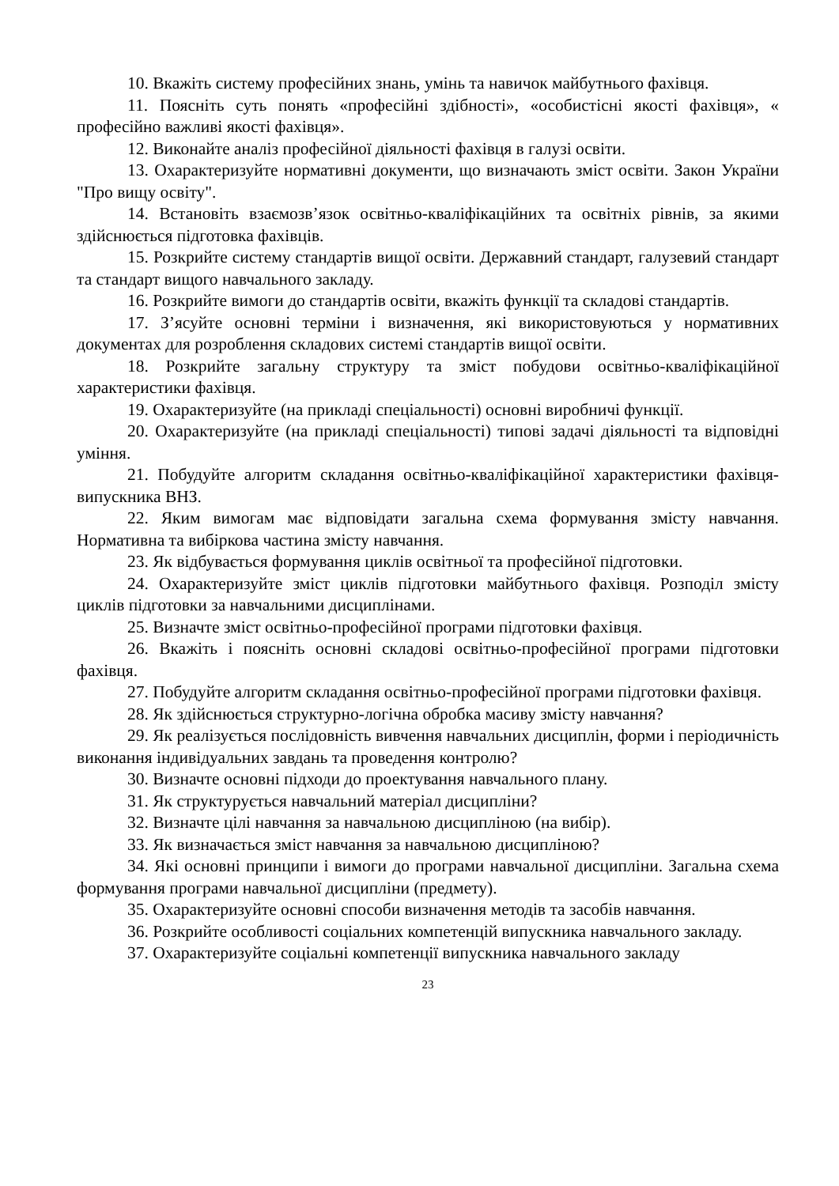10. Вкажіть систему професійних знань, умінь та навичок майбутнього фахівця.
11. Поясніть суть понять «професійні здібності», «особистісні якості фахівця», « професійно важливі якості фахівця».
12. Виконайте аналіз професійної діяльності фахівця в галузі освіти.
13. Охарактеризуйте нормативні документи, що визначають зміст освіти. Закон України "Про вищу освіту".
14. Встановіть взаємозв’язок освітньо-кваліфікаційних та освітніх рівнів, за якими здійснюється підготовка фахівців.
15. Розкрийте систему стандартів вищої освіти. Державний стандарт, галузевий стандарт та стандарт вищого навчального закладу.
16. Розкрийте вимоги до стандартів освіти, вкажіть функції та складові стандартів.
17. З’ясуйте основні терміни і визначення, які використовуються у нормативних документах для розроблення складових системі стандартів вищої освіти.
18. Розкрийте загальну структуру та зміст побудови освітньо-кваліфікаційної характеристики фахівця.
19. Охарактеризуйте (на прикладі спеціальності) основні виробничі функції.
20. Охарактеризуйте (на прикладі спеціальності) типові задачі діяльності та відповідні уміння.
21. Побудуйте алгоритм складання освітньо-кваліфікаційної характеристики фахівця-випускника ВНЗ.
22. Яким вимогам має відповідати загальна схема формування змісту навчання. Нормативна та вибіркова частина змісту навчання.
23. Як відбувається формування циклів освітньої та професійної підготовки.
24. Охарактеризуйте зміст циклів підготовки майбутнього фахівця. Розподіл змісту циклів підготовки за навчальними дисциплінами.
25. Визначте зміст освітньо-професійної програми підготовки фахівця.
26. Вкажіть і поясніть основні складові освітньо-професійної програми підготовки фахівця.
27. Побудуйте алгоритм складання освітньо-професійної програми підготовки фахівця.
28. Як здійснюється структурно-логічна обробка масиву змісту навчання?
29. Як реалізується послідовність вивчення навчальних дисциплін, форми і періодичність виконання індивідуальних завдань та проведення контролю?
30. Визначте основні підходи до проектування навчального плану.
31. Як структурується навчальний матеріал дисципліни?
32. Визначте цілі навчання за навчальною дисципліною (на вибір).
33. Як визначається зміст навчання за навчальною дисципліною?
34. Які основні принципи і вимоги до програми навчальної дисципліни. Загальна схема формування програми навчальної дисципліни (предмету).
35. Охарактеризуйте основні способи визначення методів та засобів навчання.
36. Розкрийте особливості соціальних компетенцій випускника навчального закладу.
37. Охарактеризуйте соціальні компетенції випускника навчального закладу
23